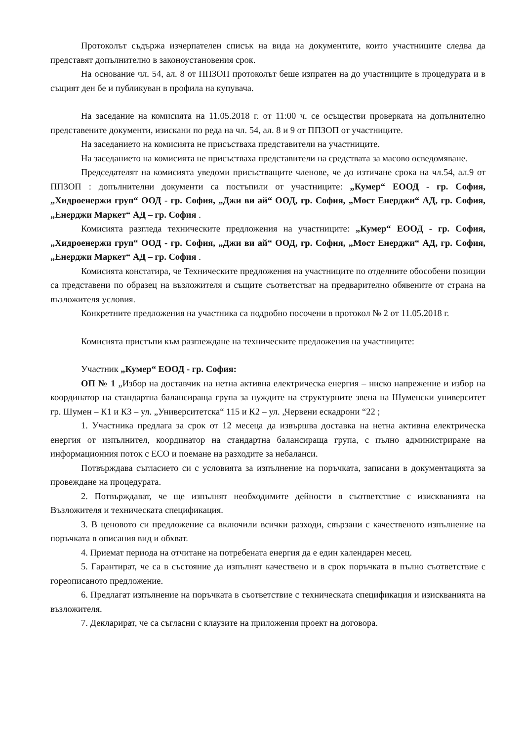Протоколът съдържа изчерпателен списък на вида на документите, които участниците следва да представят допълнително в законоустановения срок.
На основание чл. 54, ал. 8 от ППЗОП протоколът беше изпратен на до участниците в процедурата и в същият ден бе и публикуван в профила на купувача.
На заседание на комисията на 11.05.2018 г. от 11:00 ч. се осъществи проверката на допълнително представените документи, изискани по реда на чл. 54, ал. 8 и 9 от ППЗОП от участниците.
На заседанието на комисията не присъстваха представители на участниците.
На заседанието на комисията не присъстваха представители на средствата за масово осведомяване.
Председателят на комисията уведоми присъстващите членове, че до изтичане срока на чл.54, ал.9 от ППЗОП : допълнителни документи са постъпили от участниците: „Кумер“ ЕООД - гр. София, „Хидроенержи груп“ ООД - гр. София, „Джи ви ай“ ООД, гр. София, „Мост Енерджи“ АД, гр. София, „Енерджи Маркет“ АД – гр. София .
Комисията разгледа техническите предложения на участниците: „Кумер“ ЕООД - гр. София, „Хидроенержи груп“ ООД - гр. София, „Джи ви ай“ ООД, гр. София, „Мост Енерджи“ АД, гр. София, „Енерджи Маркет“ АД – гр. София .
Комисията констатира, че Техническите предложения на участниците по отделните обособени позиции са представени по образец на възложителя и същите съответстват на предварително обявените от страна на възложителя условия.
Конкретните предложения на участника са подробно посочени в протокол № 2 от 11.05.2018 г.
Комисията пристъпи към разглеждане на техническите предложения на участниците:
Участник „Кумер“ ЕООД - гр. София:
ОП № 1 „Избор на доставчик на нетна активна електрическа енергия – ниско напрежение и избор на координатор на стандартна балансираща група за нуждите на структурните звена на Шуменски университет гр. Шумен – К1 и К3 – ул. „Университетска“ 115 и К2 – ул. „Червени ескадрони “22 ;
1. Участника предлага за срок от 12 месеца да извършва доставка на нетна активна електрическа енергия от изпълнител, координатор на стандартна балансираща група, с пълно администриране на информационния поток с ЕСО и поемане на разходите за небаланси.
Потвърждава съгласието си с условията за изпълнение на поръчката, записани в документацията за провеждане на процедурата.
2. Потвърждават, че ще изпълнят необходимите дейности в съответствие с изискванията на Възложителя и техническата спецификация.
3. В ценовото си предложение са включили всички разходи, свързани с качественото изпълнение на поръчката в описания вид и обхват.
4. Приемат периода на отчитане на потребената енергия да е един календарен месец.
5. Гарантират, че са в състояние да изпълнят качествено и в срок поръчката в пълно съответствие с гореописаното предложение.
6. Предлагат изпълнение на поръчката в съответствие с техническата спецификация и изискванията на възложителя.
7. Декларират, че са съгласни с клаузите на приложения проект на договора.